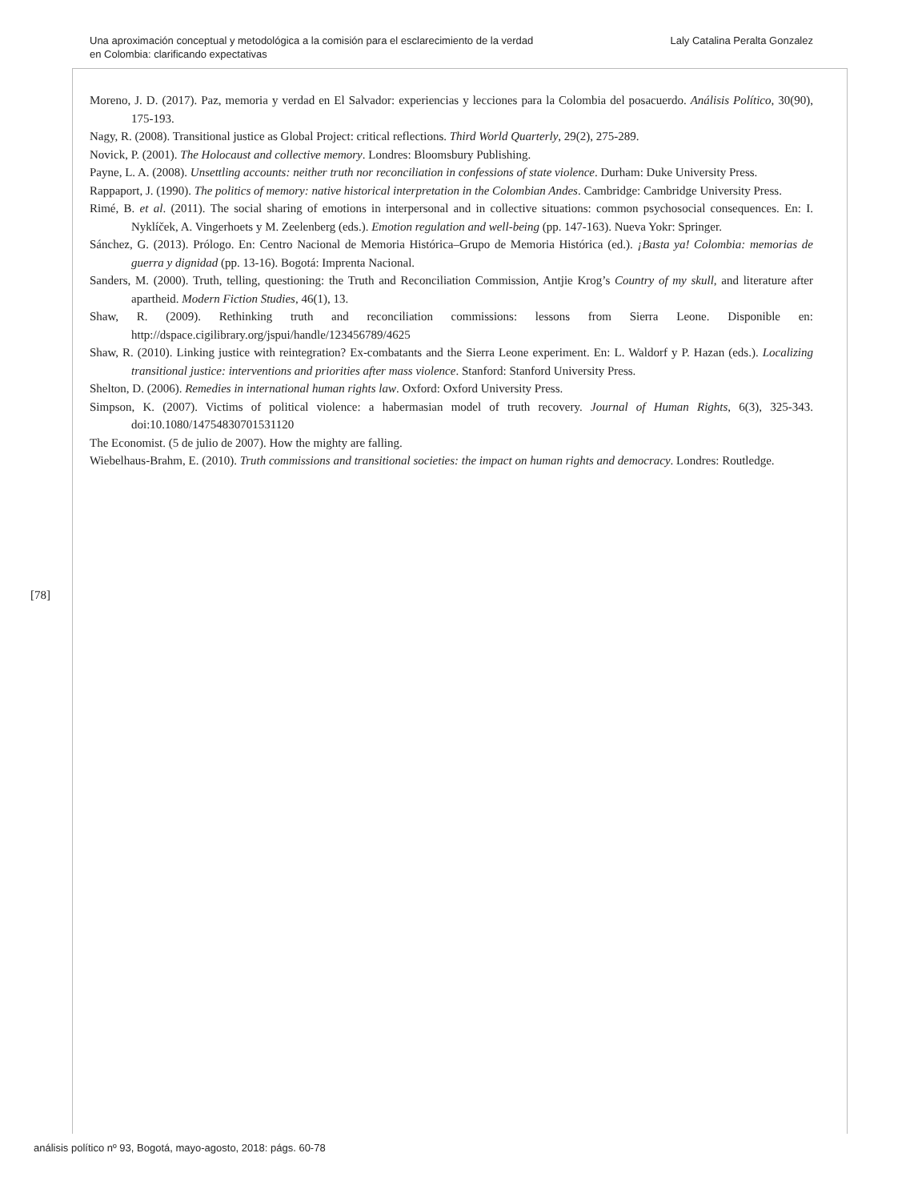Una aproximación conceptual y metodológica a la comisión para el esclarecimiento de la verdad
en Colombia: clarificando expectativas
Laly Catalina Peralta Gonzalez
Moreno, J. D. (2017). Paz, memoria y verdad en El Salvador: experiencias y lecciones para la Colombia del posacuerdo. Análisis Político, 30(90), 175-193.
Nagy, R. (2008). Transitional justice as Global Project: critical reflections. Third World Quarterly, 29(2), 275-289.
Novick, P. (2001). The Holocaust and collective memory. Londres: Bloomsbury Publishing.
Payne, L. A. (2008). Unsettling accounts: neither truth nor reconciliation in confessions of state violence. Durham: Duke University Press.
Rappaport, J. (1990). The politics of memory: native historical interpretation in the Colombian Andes. Cambridge: Cambridge University Press.
Rimé, B. et al. (2011). The social sharing of emotions in interpersonal and in collective situations: common psychosocial consequences. En: I. Nyklíček, A. Vingerhoets y M. Zeelenberg (eds.). Emotion regulation and well-being (pp. 147-163). Nueva Yokr: Springer.
Sánchez, G. (2013). Prólogo. En: Centro Nacional de Memoria Histórica–Grupo de Memoria Histórica (ed.). ¡Basta ya! Colombia: memorias de guerra y dignidad (pp. 13-16). Bogotá: Imprenta Nacional.
Sanders, M. (2000). Truth, telling, questioning: the Truth and Reconciliation Commission, Antjie Krog’s Country of my skull, and literature after apartheid. Modern Fiction Studies, 46(1), 13.
Shaw, R. (2009). Rethinking truth and reconciliation commissions: lessons from Sierra Leone. Disponible en: http://dspace.cigilibrary.org/jspui/handle/123456789/4625
Shaw, R. (2010). Linking justice with reintegration? Ex-combatants and the Sierra Leone experiment. En: L. Waldorf y P. Hazan (eds.). Localizing transitional justice: interventions and priorities after mass violence. Stanford: Stanford University Press.
Shelton, D. (2006). Remedies in international human rights law. Oxford: Oxford University Press.
Simpson, K. (2007). Victims of political violence: a habermasian model of truth recovery. Journal of Human Rights, 6(3), 325-343. doi:10.1080/14754830701531120
The Economist. (5 de julio de 2007). How the mighty are falling.
Wiebelhaus-Brahm, E. (2010). Truth commissions and transitional societies: the impact on human rights and democracy. Londres: Routledge.
[78]
análisis político nº 93, Bogotá, mayo-agosto, 2018: págs. 60-78